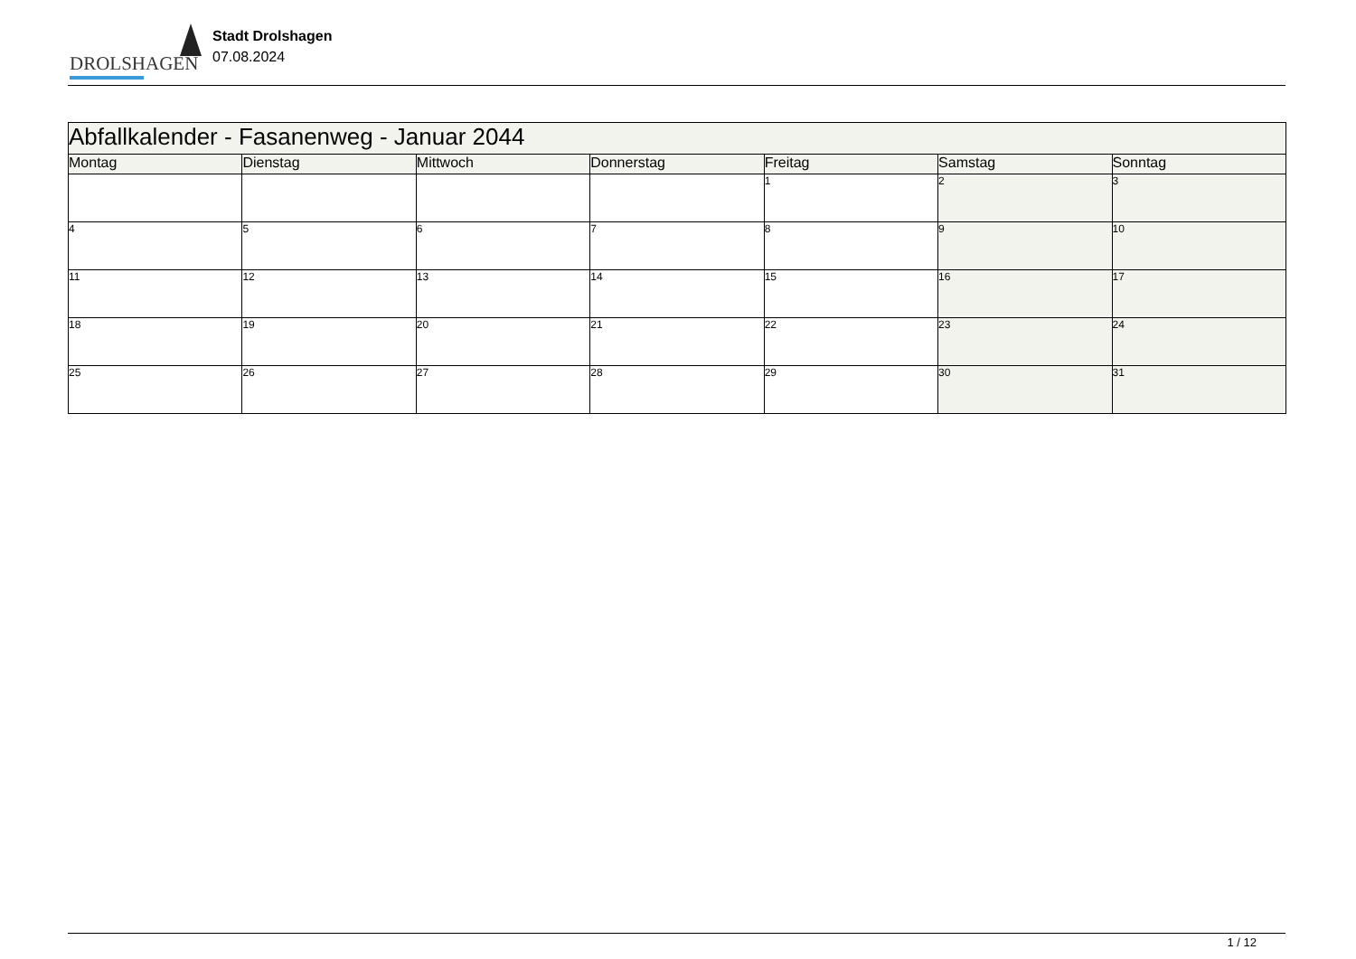DROLSHAGEN
Stadt Drolshagen
07.08.2024
| Abfallkalender - Fasanenweg - Januar 2044 | | | | | | |
| --- | --- | --- | --- | --- | --- | --- |
| Montag | Dienstag | Mittwoch | Donnerstag | Freitag | Samstag | Sonntag |
| | | | | 1 | 2 | 3 |
| 4 | 5 | 6 | 7 | 8 | 9 | 10 |
| 11 | 12 | 13 | 14 | 15 | 16 | 17 |
| 18 | 19 | 20 | 21 | 22 | 23 | 24 |
| 25 | 26 | 27 | 28 | 29 | 30 | 31 |
1 / 12